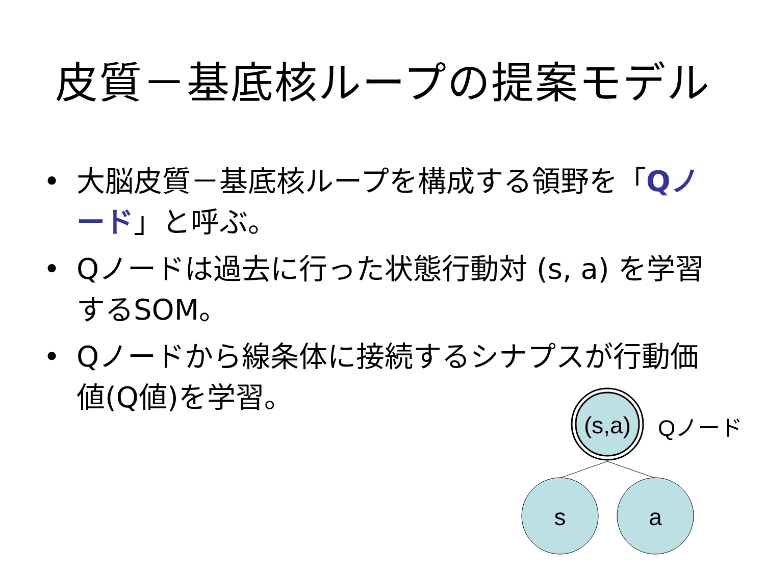皮質－基底核ループの提案モデル
• 大脳皮質－基底核ループを構成する領野を「Qノード」と呼ぶ。
• Qノードは過去に行った状態行動対 (s, a) を学習するSOM。
• Qノードから線条体に接続するシナプスが行動価値(Q値)を学習。
(s,a)
Qノード
s
a